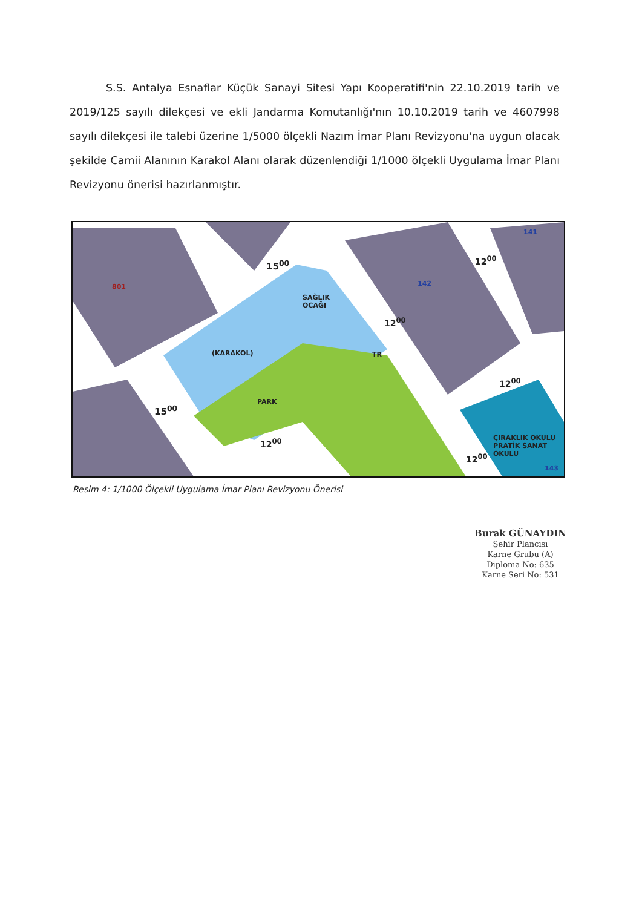S.S. Antalya Esnaflar Küçük Sanayi Sitesi Yapı Kooperatifi'nin 22.10.2019 tarih ve 2019/125 sayılı dilekçesi ve ekli Jandarma Komutanlığı'nın 10.10.2019 tarih ve 4607998 sayılı dilekçesi ile talebi üzerine 1/5000 ölçekli Nazım İmar Planı Revizyonu'na uygun olacak şekilde Camii Alanının Karakol Alanı olarak düzenlendiği 1/1000 ölçekli Uygulama İmar Planı Revizyonu önerisi hazırlanmıştır.
SAĞLIK
OCAĞI
(KARAKOL)
PARK
TR
ÇIRAKLIK OKULU PRATİK SANAT OKULU
15<sup>00</sup>
15<sup>00</sup>
12<sup>00</sup>
12<sup>00</sup>
12<sup>00</sup>
12<sup>00</sup>
12<sup>00</sup>
142
141
143
801
Resim 4: 1/1000 Ölçekli Uygulama İmar Planı Revizyonu Önerisi
Burak GÜNAYDIN
Şehir Plancısı
Karne Grubu (A)
Diploma No: 635
Karne Seri No: 531